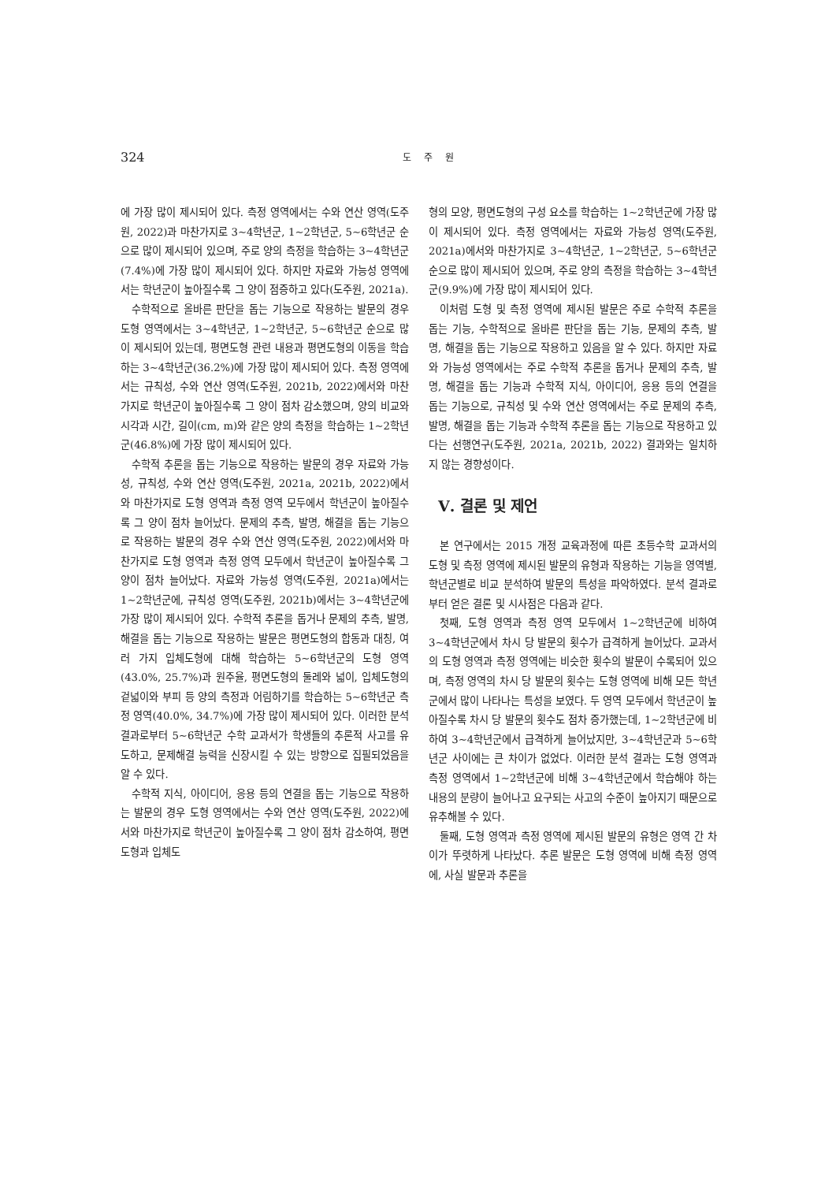324
도 주 원
에 가장 많이 제시되어 있다. 측정 영역에서는 수와 연산 영역(도주원, 2022)과 마찬가지로 3~4학년군, 1~2학년군, 5~6학년군 순으로 많이 제시되어 있으며, 주로 양의 측정을 학습하는 3~4학년군(7.4%)에 가장 많이 제시되어 있다. 하지만 자료와 가능성 영역에서는 학년군이 높아질수록 그 양이 점증하고 있다(도주원, 2021a).
수학적으로 올바른 판단을 돕는 기능으로 작용하는 발문의 경우 도형 영역에서는 3~4학년군, 1~2학년군, 5~6학년군 순으로 많이 제시되어 있는데, 평면도형 관련 내용과 평면도형의 이동을 학습하는 3~4학년군(36.2%)에 가장 많이 제시되어 있다. 측정 영역에서는 규칙성, 수와 연산 영역(도주원, 2021b, 2022)에서와 마찬가지로 학년군이 높아질수록 그 양이 점차 감소했으며, 양의 비교와 시각과 시간, 길이(cm, m)와 같은 양의 측정을 학습하는 1~2학년군(46.8%)에 가장 많이 제시되어 있다.
수학적 추론을 돕는 기능으로 작용하는 발문의 경우 자료와 가능성, 규칙성, 수와 연산 영역(도주원, 2021a, 2021b, 2022)에서와 마찬가지로 도형 영역과 측정 영역 모두에서 학년군이 높아질수록 그 양이 점차 늘어났다. 문제의 추측, 발명, 해결을 돕는 기능으로 작용하는 발문의 경우 수와 연산 영역(도주원, 2022)에서와 마찬가지로 도형 영역과 측정 영역 모두에서 학년군이 높아질수록 그 양이 점차 늘어났다. 자료와 가능성 영역(도주원, 2021a)에서는 1~2학년군에, 규칙성 영역(도주원, 2021b)에서는 3~4학년군에 가장 많이 제시되어 있다. 수학적 추론을 돕거나 문제의 추측, 발명, 해결을 돕는 기능으로 작용하는 발문은 평면도형의 합동과 대칭, 여러 가지 입체도형에 대해 학습하는 5~6학년군의 도형 영역(43.0%, 25.7%)과 원주율, 평면도형의 둘레와 넓이, 입체도형의 겉넓이와 부피 등 양의 측정과 어림하기를 학습하는 5~6학년군 측정 영역(40.0%, 34.7%)에 가장 많이 제시되어 있다. 이러한 분석 결과로부터 5~6학년군 수학 교과서가 학생들의 추론적 사고를 유도하고, 문제해결 능력을 신장시킬 수 있는 방향으로 집필되었음을 알 수 있다.
수학적 지식, 아이디어, 응용 등의 연결을 돕는 기능으로 작용하는 발문의 경우 도형 영역에서는 수와 연산 영역(도주원, 2022)에서와 마찬가지로 학년군이 높아질수록 그 양이 점차 감소하여, 평면도형과 입체도
형의 모양, 평면도형의 구성 요소를 학습하는 1~2학년군에 가장 많이 제시되어 있다. 측정 영역에서는 자료와 가능성 영역(도주원, 2021a)에서와 마찬가지로 3~4학년군, 1~2학년군, 5~6학년군 순으로 많이 제시되어 있으며, 주로 양의 측정을 학습하는 3~4학년군(9.9%)에 가장 많이 제시되어 있다.
이처럼 도형 및 측정 영역에 제시된 발문은 주로 수학적 추론을 돕는 기능, 수학적으로 올바른 판단을 돕는 기능, 문제의 추측, 발명, 해결을 돕는 기능으로 작용하고 있음을 알 수 있다. 하지만 자료와 가능성 영역에서는 주로 수학적 추론을 돕거나 문제의 추측, 발명, 해결을 돕는 기능과 수학적 지식, 아이디어, 응용 등의 연결을 돕는 기능으로, 규칙성 및 수와 연산 영역에서는 주로 문제의 추측, 발명, 해결을 돕는 기능과 수학적 추론을 돕는 기능으로 작용하고 있다는 선행연구(도주원, 2021a, 2021b, 2022) 결과와는 일치하지 않는 경향성이다.
Ⅴ. 결론 및 제언
본 연구에서는 2015 개정 교육과정에 따른 초등수학 교과서의 도형 및 측정 영역에 제시된 발문의 유형과 작용하는 기능을 영역별, 학년군별로 비교 분석하여 발문의 특성을 파악하였다. 분석 결과로부터 얻은 결론 및 시사점은 다음과 같다.
첫째, 도형 영역과 측정 영역 모두에서 1~2학년군에 비하여 3~4학년군에서 차시 당 발문의 횟수가 급격하게 늘어났다. 교과서의 도형 영역과 측정 영역에는 비슷한 횟수의 발문이 수록되어 있으며, 측정 영역의 차시 당 발문의 횟수는 도형 영역에 비해 모든 학년군에서 많이 나타나는 특성을 보였다. 두 영역 모두에서 학년군이 높아질수록 차시 당 발문의 횟수도 점차 증가했는데, 1~2학년군에 비하여 3~4학년군에서 급격하게 늘어났지만, 3~4학년군과 5~6학년군 사이에는 큰 차이가 없었다. 이러한 분석 결과는 도형 영역과 측정 영역에서 1~2학년군에 비해 3~4학년군에서 학습해야 하는 내용의 분량이 늘어나고 요구되는 사고의 수준이 높아지기 때문으로 유추해볼 수 있다.
둘째, 도형 영역과 측정 영역에 제시된 발문의 유형은 영역 간 차이가 뚜렷하게 나타났다. 추론 발문은 도형 영역에 비해 측정 영역에, 사실 발문과 추론을